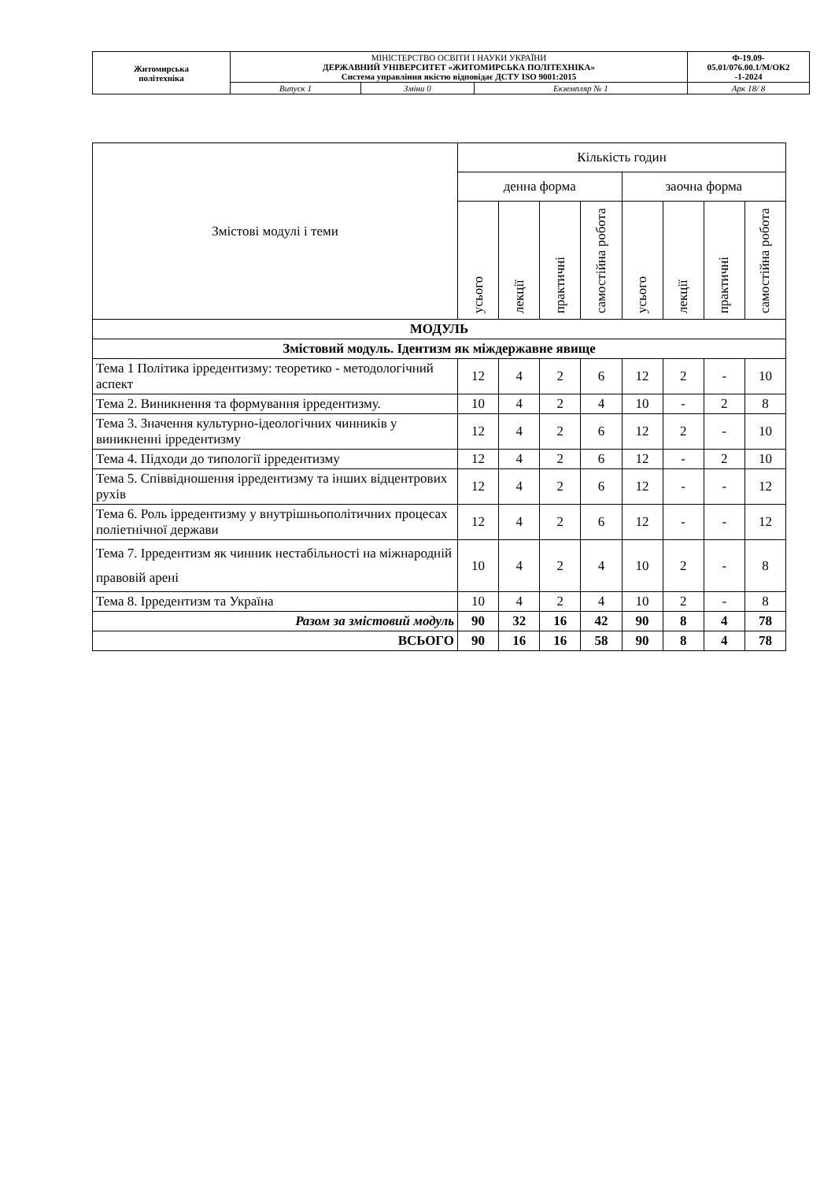| Житомирська політехніка | МІНІСТЕРСТВО ОСВІТИ І НАУКИ УКРАЇНИ ДЕРЖАВНИЙ УНІВЕРСИТЕТ «ЖИТОМИРСЬКА ПОЛІТЕХНІКА» Система управління якістю відповідає ДСТУ ISO 9001:2015 | | | Ф-19.09- 05.01/076.00.1/М/ОК2 -1-2024 |
| | Випуск 1 | Зміни 0 | Екземпляр № 1 | Арк 18/ 8 |
| Змістові модулі і теми | Кількість годин | | | | | | | |
| --- | --- | --- | --- | --- | --- | --- | --- | --- |
| | денна форма | | | | заочна форма | | | |
| | усього | лекції | практичні | самостійна робота | усього | лекції | практичні | самостійна робота |
| МОДУЛЬ | | | | | | | | |
| Змістовий модуль. Ідентизм як міждержавне явище | | | | | | | | |
| Тема 1 Політика ірредентизму: теоретико - методологічний аспект | 12 | 4 | 2 | 6 | 12 | 2 | - | 10 |
| Тема 2. Виникнення та формування ірредентизму. | 10 | 4 | 2 | 4 | 10 | - | 2 | 8 |
| Тема 3. Значення культурно-ідеологічних чинників у виникненні ірредентизму | 12 | 4 | 2 | 6 | 12 | 2 | - | 10 |
| Тема 4. Підходи до типології ірредентизму | 12 | 4 | 2 | 6 | 12 | - | 2 | 10 |
| Тема 5. Співвідношення ірредентизму та інших відцентрових рухів | 12 | 4 | 2 | 6 | 12 | - | - | 12 |
| Тема 6. Роль ірредентизму у внутрішньополітичних процесах поліетнічної держави | 12 | 4 | 2 | 6 | 12 | - | - | 12 |
| Тема 7. Ірредентизм як чинник нестабільності на міжнародній правовій арені | 10 | 4 | 2 | 4 | 10 | 2 | - | 8 |
| Тема 8. Ірредентизм та Україна | 10 | 4 | 2 | 4 | 10 | 2 | - | 8 |
| Разом за змістовий модуль | 90 | 32 | 16 | 42 | 90 | 8 | 4 | 78 |
| ВСЬОГО | 90 | 16 | 16 | 58 | 90 | 8 | 4 | 78 |